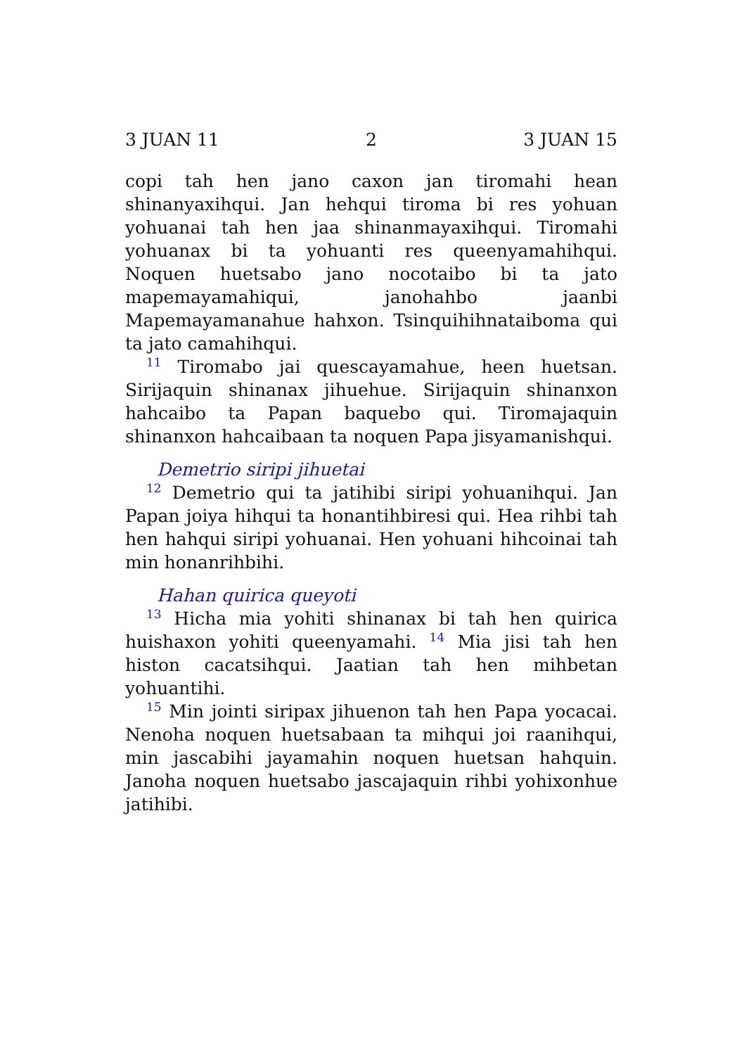3 JUAN 11 2 3 JUAN 15
copi tah hen jano caxon jan tiromahi hean shinanyaxihqui. Jan hehqui tiroma bi res yohuan yohuanai tah hen jaa shinanmayaxihqui. Tiromahi yohuanax bi ta yohuanti res queenyamahihqui. Noquen huetsabo jano nocotaibo bi ta jato mapemayamahiqui, janohahbo jaanbi Mapemayamanahue hahxon. Tsinquihihnataiboma qui ta jato camahihqui.
<sup>11</sup> Tiromabo jai quescayamahue, heen huetsan. Sirijaquin shinanax jihuehue. Sirijaquin shinanxon hahcaibo ta Papan baquebo qui. Tiromajaquin shinanxon hahcaibaan ta noquen Papa jisyamanishqui.
Demetrio siripi jihuetai
<sup>12</sup> Demetrio qui ta jatihibi siripi yohuanihqui. Jan Papan joiya hihqui ta honantihbiresi qui. Hea rihbi tah hen hahqui siripi yohuanai. Hen yohuani hihcoinai tah min honanrihbihi.
Hahan quirica queyoti
<sup>13</sup> Hicha mia yohiti shinanax bi tah hen quirica huishaxon yohiti queenyamahi. <sup>14</sup> Mia jisi tah hen histon cacatsihqui. Jaatian tah hen mihbetan yohuantihi.
<sup>15</sup> Min jointi siripax jihuenon tah hen Papa yocacai. Nenoha noquen huetsabaan ta mihqui joi raanihqui, min jascabihi jayamahin noquen huetsan hahquin. Janoha noquen huetsabo jascajaquin rihbi yohixonhue jatihibi.